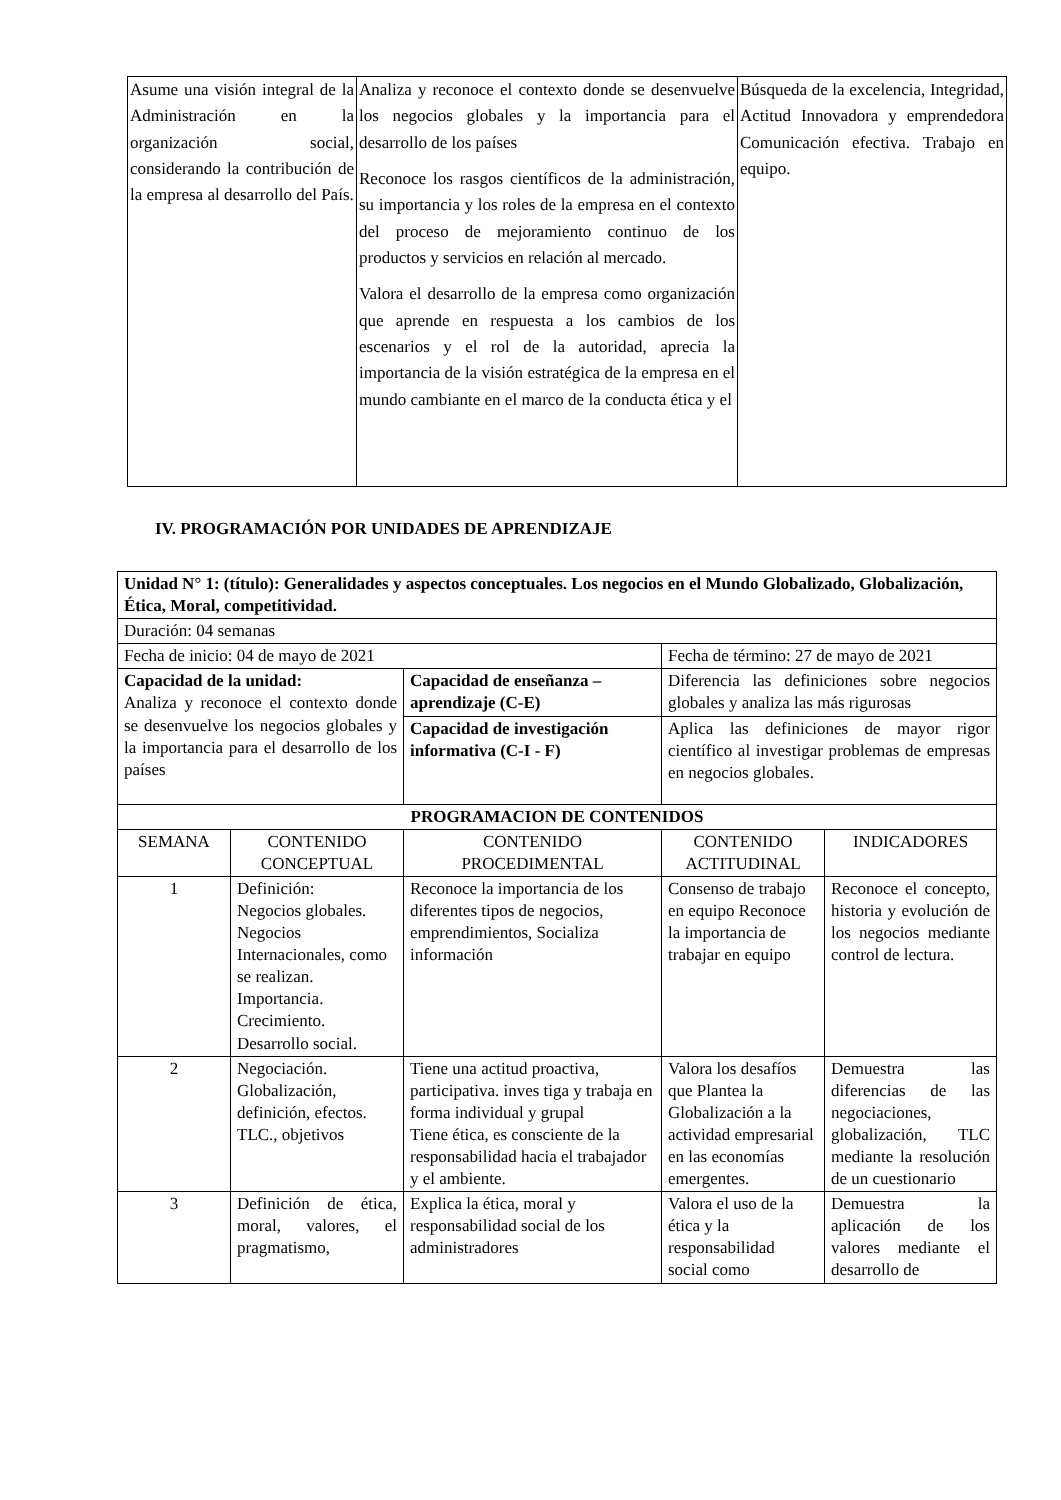| Asume una visión integral de la Administración en la organización social, considerando la contribución de la empresa al desarrollo del País. | Analiza y reconoce el contexto donde se desenvuelve los negocios globales y la importancia para el desarrollo de los países Reconoce los rasgos científicos de la administración, su importancia y los roles de la empresa en el contexto del proceso de mejoramiento continuo de los productos y servicios en relación al mercado. Valora el desarrollo de la empresa como organización que aprende en respuesta a los cambios de los escenarios y el rol de la autoridad, aprecia la importancia de la visión estratégica de la empresa en el mundo cambiante en el marco de la conducta ética y el | Búsqueda de la excelencia, Integridad, Actitud Innovadora y emprendedora Comunicación efectiva. Trabajo en equipo. |
IV. PROGRAMACIÓN POR UNIDADES DE APRENDIZAJE
| Unidad N° 1: (título): Generalidades y aspectos conceptuales. Los negocios en el Mundo Globalizado, Globalización, Ética, Moral, competitividad. | | | | |
| --- | --- | --- | --- | --- |
| Duración: 04 semanas | | | | |
| Fecha de inicio: 04 de mayo de 2021 | | | Fecha de término: 27 de mayo de 2021 | |
| Capacidad de la unidad: Analiza y reconoce el contexto donde se desenvuelve los negocios globales y la importancia para el desarrollo de los países | | Capacidad de enseñanza – aprendizaje (C-E) | Diferencia las definiciones sobre negocios globales y analiza las más rigurosas | |
| | | Capacidad de investigación informativa (C-I - F) | Aplica las definiciones de mayor rigor científico al investigar problemas de empresas en negocios globales. | |
| PROGRAMACION DE CONTENIDOS | | | | |
| SEMANA | CONTENIDO CONCEPTUAL | CONTENIDO PROCEDIMENTAL | CONTENIDO ACTITUDINAL | INDICADORES |
| 1 | Definición: Negocios globales. Negocios Internacionales, como se realizan. Importancia. Crecimiento. Desarrollo social. | Reconoce la importancia de los diferentes tipos de negocios, emprendimientos, Socializa información | Consenso de trabajo en equipo Reconoce la importancia de trabajar en equipo | Reconoce el concepto, historia y evolución de los negocios mediante control de lectura. |
| 2 | Negociación. Globalización, definición, efectos. TLC., objetivos | Tiene una actitud proactiva, participativa. inves tiga y trabaja en forma individual y grupal Tiene ética, es consciente de la responsabilidad hacia el trabajador y el ambiente. | Valora los desafíos que Plantea la Globalización a la actividad empresarial en las economías emergentes. | Demuestra las diferencias de las negociaciones, globalización, TLC mediante la resolución de un cuestionario |
| 3 | Definición de ética, moral, valores, el pragmatismo, | Explica la ética, moral y responsabilidad social de los administradores | Valora el uso de la ética y la responsabilidad social como | Demuestra la aplicación de los valores mediante el desarrollo de |